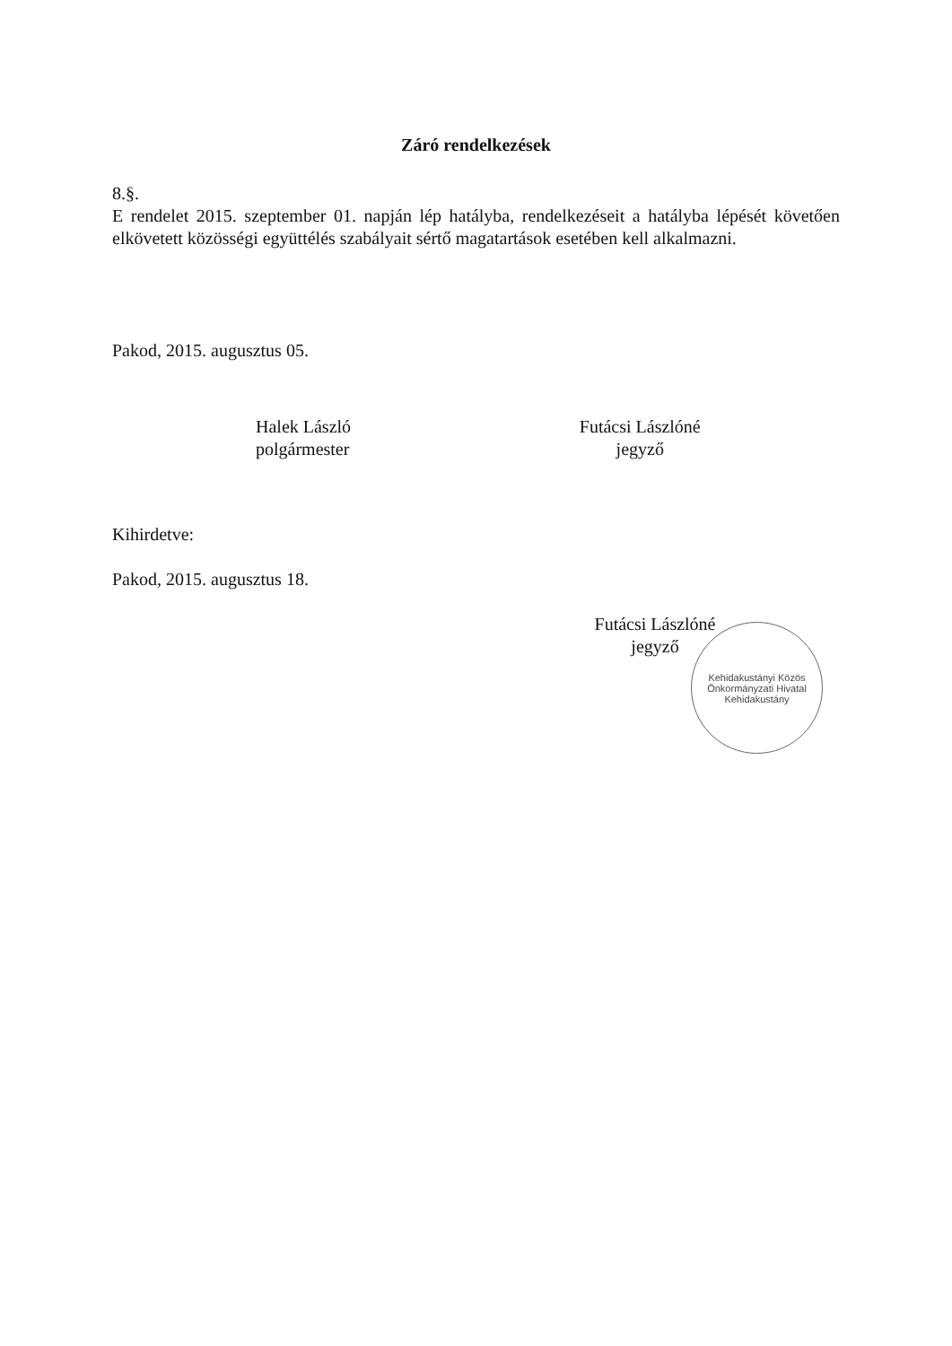Záró rendelkezések
8.§.
E rendelet 2015. szeptember 01. napján lép hatályba, rendelkezéseit a hatályba lépését követően elkövetett közösségi együttélés szabályait sértő magatartások esetében kell alkalmazni.
Pakod, 2015. augusztus 05.
Halek László
polgármester
Futácsi Lászlóné
jegyző
Kihirdetve:
Pakod, 2015. augusztus 18.
Futácsi Lászlóné
jegyző
Kehidakustányi Közös Önkormányzati Hivatal
Kehidakustány